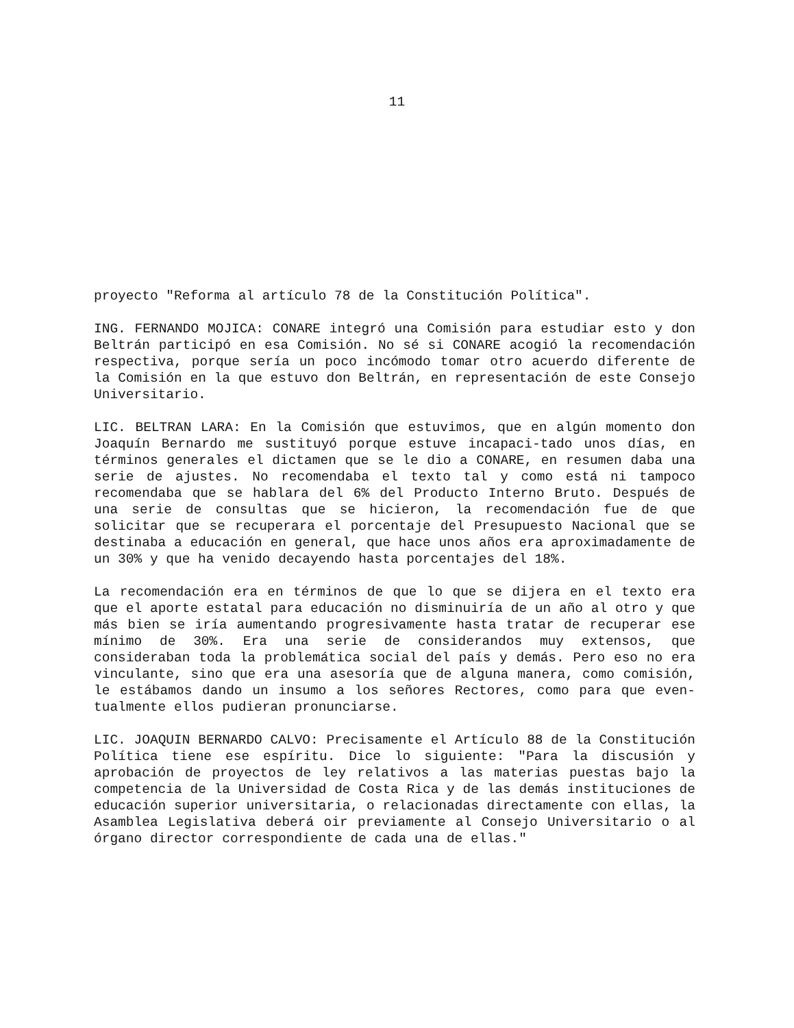11
proyecto "Reforma al artículo 78 de la Constitución Política".
ING. FERNANDO MOJICA: CONARE integró una Comisión para estudiar esto y don Beltrán participó en esa Comisión. No sé si CONARE acogió la recomendación respectiva, porque sería un poco incómodo tomar otro acuerdo diferente de la Comisión en la que estuvo don Beltrán, en representación de este Consejo Universitario.
LIC. BELTRAN LARA: En la Comisión que estuvimos, que en algún momento don Joaquín Bernardo me sustituyó porque estuve incapaci-tado unos días, en términos generales el dictamen que se le dio a CONARE, en resumen daba una serie de ajustes. No recomendaba el texto tal y como está ni tampoco recomendaba que se hablara del 6% del Producto Interno Bruto. Después de una serie de consultas que se hicieron, la recomendación fue de que solicitar que se recuperara el porcentaje del Presupuesto Nacional que se destinaba a educación en general, que hace unos años era aproximadamente de un 30% y que ha venido decayendo hasta porcentajes del 18%.
La recomendación era en términos de que lo que se dijera en el texto era que el aporte estatal para educación no disminuiría de un año al otro y que más bien se iría aumentando progresivamente hasta tratar de recuperar ese mínimo de 30%. Era una serie de considerandos muy extensos, que consideraban toda la problemática social del país y demás. Pero eso no era vinculante, sino que era una asesoría que de alguna manera, como comisión, le estábamos dando un insumo a los señores Rectores, como para que even-tualmente ellos pudieran pronunciarse.
LIC. JOAQUIN BERNARDO CALVO: Precisamente el Artículo 88 de la Constitución Política tiene ese espíritu. Dice lo siguiente: "Para la discusión y aprobación de proyectos de ley relativos a las materias puestas bajo la competencia de la Universidad de Costa Rica y de las demás instituciones de educación superior universitaria, o relacionadas directamente con ellas, la Asamblea Legislativa deberá oir previamente al Consejo Universitario o al órgano director correspondiente de cada una de ellas."